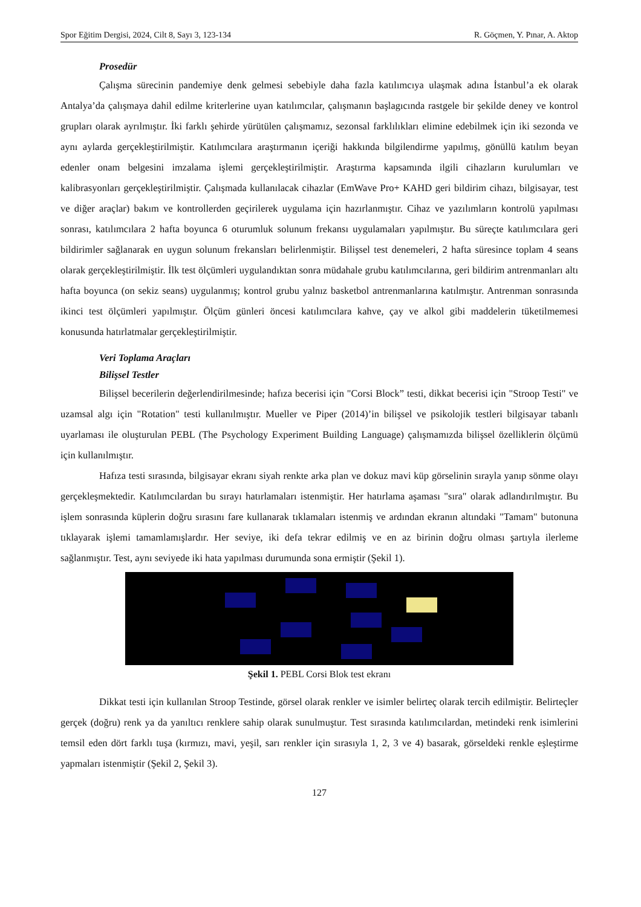Spor Eğitim Dergisi, 2024, Cilt 8, Sayı 3, 123-134 R. Göçmen, Y. Pınar, A. Aktop
Prosedür
Çalışma sürecinin pandemiye denk gelmesi sebebiyle daha fazla katılımcıya ulaşmak adına İstanbul’a ek olarak Antalya’da çalışmaya dahil edilme kriterlerine uyan katılımcılar, çalışmanın başlagıcında rastgele bir şekilde deney ve kontrol grupları olarak ayrılmıştır. İki farklı şehirde yürütülen çalışmamız, sezonsal farklılıkları elimine edebilmek için iki sezonda ve aynı aylarda gerçekleştirilmiştir. Katılımcılara araştırmanın içeriği hakkında bilgilendirme yapılmış, gönüllü katılım beyan edenler onam belgesini imzalama işlemi gerçekleştirilmiştir. Araştırma kapsamında ilgili cihazların kurulumları ve kalibrasyonları gerçekleştirilmiştir. Çalışmada kullanılacak cihazlar (EmWave Pro+ KAHD geri bildirim cihazı, bilgisayar, test ve diğer araçlar) bakım ve kontrollerden geçirilerek uygulama için hazırlanmıştır. Cihaz ve yazılımların kontrolü yapılması sonrası, katılımcılara 2 hafta boyunca 6 oturumluk solunum frekansı uygulamaları yapılmıştır. Bu süreçte katılımcılara geri bildirimler sağlanarak en uygun solunum frekansları belirlenmiştir. Bilişsel test denemeleri, 2 hafta süresince toplam 4 seans olarak gerçekleştirilmiştir. İlk test ölçümleri uygulandıktan sonra müdahale grubu katılımcılarına, geri bildirim antrenmanları altı hafta boyunca (on sekiz seans) uygulanmış; kontrol grubu yalnız basketbol antrenmanlarına katılmıştır. Antrenman sonrasında ikinci test ölçümleri yapılmıştır. Ölçüm günleri öncesi katılımcılara kahve, çay ve alkol gibi maddelerin tüketilmemesi konusunda hatırlatmalar gerçekleştirilmiştir.
Veri Toplama Araçları
Bilişsel Testler
Bilişsel becerilerin değerlendirilmesinde; hafıza becerisi için "Corsi Block” testi, dikkat becerisi için "Stroop Testi" ve uzamsal algı için "Rotation" testi kullanılmıştır. Mueller ve Piper (2014)’in bilişsel ve psikolojik testleri bilgisayar tabanlı uyarlaması ile oluşturulan PEBL (The Psychology Experiment Building Language) çalışmamızda bilişsel özelliklerin ölçümü için kullanılmıştır.
Hafıza testi sırasında, bilgisayar ekranı siyah renkte arka plan ve dokuz mavi küp görselinin sırayla yanıp sönme olayı gerçekleşmektedir. Katılımcılardan bu sırayı hatırlamaları istenmiştir. Her hatırlama aşaması "sıra" olarak adlandırılmıştır. Bu işlem sonrasında küplerin doğru sırasını fare kullanarak tıklamaları istenmiş ve ardından ekranın altındaki "Tamam" butonuna tıklayarak işlemi tamamlamışlardır. Her seviye, iki defa tekrar edilmiş ve en az birinin doğru olması şartıyla ilerleme sağlanmıştır. Test, aynı seviyede iki hata yapılması durumunda sona ermiştir (Şekil 1).
Şekil 1. PEBL Corsi Blok test ekranı
Dikkat testi için kullanılan Stroop Testinde, görsel olarak renkler ve isimler belirteç olarak tercih edilmiştir. Belirteçler gerçek (doğru) renk ya da yanıltıcı renklere sahip olarak sunulmuştur. Test sırasında katılımcılardan, metindeki renk isimlerini temsil eden dört farklı tuşa (kırmızı, mavi, yeşil, sarı renkler için sırasıyla 1, 2, 3 ve 4) basarak, görseldeki renkle eşleştirme yapmaları istenmiştir (Şekil 2, Şekil 3).
127